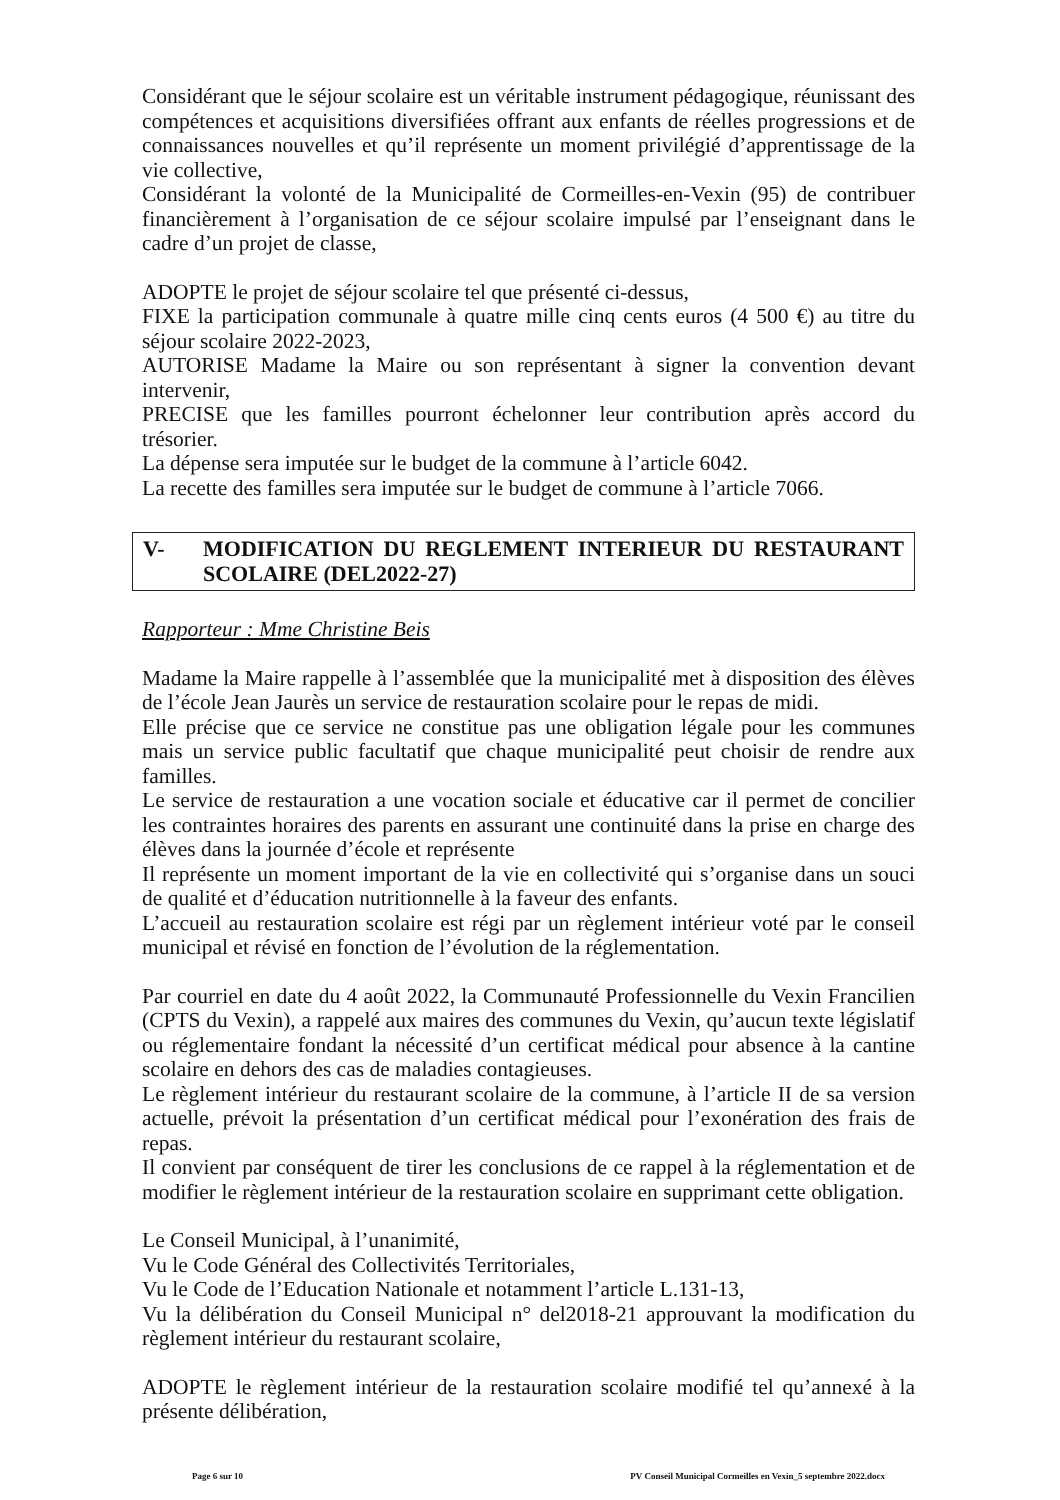Considérant que le séjour scolaire est un véritable instrument pédagogique, réunissant des compétences et acquisitions diversifiées offrant aux enfants de réelles progressions et de connaissances nouvelles et qu’il représente un moment privilégié d’apprentissage de la vie collective,
Considérant la volonté de la Municipalité de Cormeilles-en-Vexin (95) de contribuer financièrement à l’organisation de ce séjour scolaire impulsé par l’enseignant dans le cadre d’un projet de classe,
ADOPTE le projet de séjour scolaire tel que présenté ci-dessus,
FIXE la participation communale à quatre mille cinq cents euros (4 500 €) au titre du séjour scolaire 2022-2023,
AUTORISE Madame la Maire ou son représentant à signer la convention devant intervenir,
PRECISE que les familles pourront échelonner leur contribution après accord du trésorier.
La dépense sera imputée sur le budget de la commune à l’article 6042.
La recette des familles sera imputée sur le budget de commune à l’article 7066.
V- MODIFICATION DU REGLEMENT INTERIEUR DU RESTAURANT SCOLAIRE (DEL2022-27)
Rapporteur : Mme Christine Beis
Madame la Maire rappelle à l’assemblée que la municipalité met à disposition des élèves de l’école Jean Jaurès un service de restauration scolaire pour le repas de midi.
Elle précise que ce service ne constitue pas une obligation légale pour les communes mais un service public facultatif que chaque municipalité peut choisir de rendre aux familles.
Le service de restauration a une vocation sociale et éducative car il permet de concilier les contraintes horaires des parents en assurant une continuité dans la prise en charge des élèves dans la journée d’école et représente
Il représente un moment important de la vie en collectivité qui s’organise dans un souci de qualité et d’éducation nutritionnelle à la faveur des enfants.
L’accueil au restauration scolaire est régi par un règlement intérieur voté par le conseil municipal et révisé en fonction de l’évolution de la réglementation.
Par courriel en date du 4 août 2022, la Communauté Professionnelle du Vexin Francilien (CPTS du Vexin), a rappelé aux maires des communes du Vexin, qu’aucun texte législatif ou réglementaire fondant la nécessité d’un certificat médical pour absence à la cantine scolaire en dehors des cas de maladies contagieuses.
Le règlement intérieur du restaurant scolaire de la commune, à l’article II de sa version actuelle, prévoit la présentation d’un certificat médical pour l’exonération des frais de repas.
Il convient par conséquent de tirer les conclusions de ce rappel à la réglementation et de modifier le règlement intérieur de la restauration scolaire en supprimant cette obligation.
Le Conseil Municipal, à l’unanimité,
Vu le Code Général des Collectivités Territoriales,
Vu le Code de l’Education Nationale et notamment l’article L.131-13,
Vu la délibération du Conseil Municipal n° del2018-21 approuvant la modification du règlement intérieur du restaurant scolaire,
ADOPTE le règlement intérieur de la restauration scolaire modifié tel qu’annexé à la présente délibération,
Page 6 sur 10 PV Conseil Municipal Cormeilles en Vexin_5 septembre 2022.docx